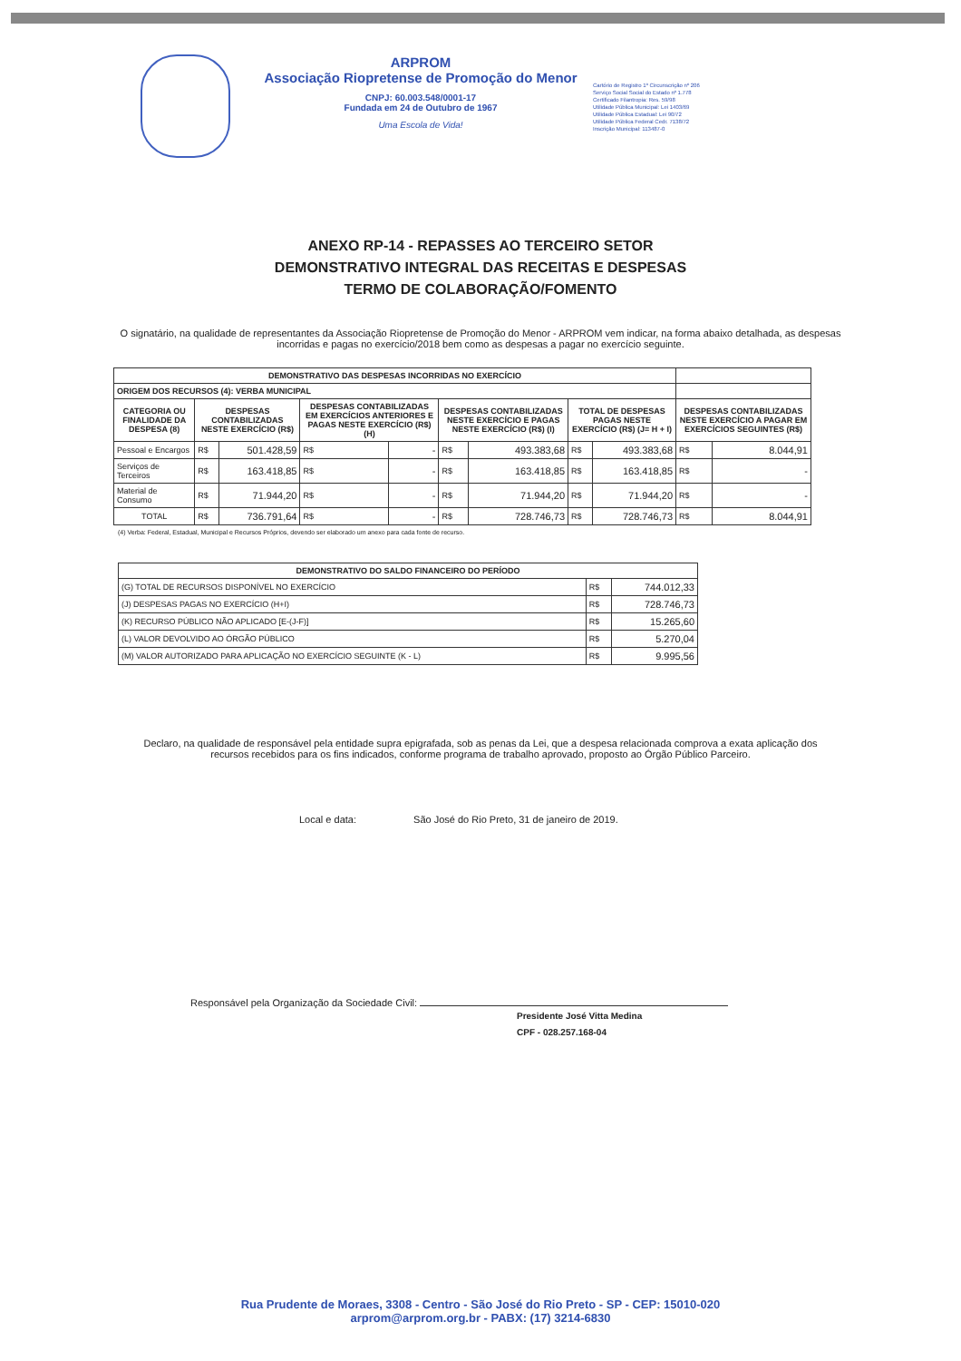ARPROM
Associação Riopretense de Promoção do Menor
CNPJ: 60.003.548/0001-17
Fundada em 24 de Outubro de 1967
Uma Escola de Vida!
Cartório de Registro 1º Circunscrição nº 206
Serviço Social Social do Estado nº 1.778
Certificado Filantropia: Res. 59/98
Utilidade Pública Municipal: Lei 1403/69
Utilidade Pública Estadual: Lei 90/72
Utilidade Pública Federal Cedr. 7138/72
Inscrição Municipal: 113487-0
ANEXO RP-14 - REPASSES AO TERCEIRO SETOR
DEMONSTRATIVO INTEGRAL DAS RECEITAS E DESPESAS
TERMO DE COLABORAÇÃO/FOMENTO
O signatário, na qualidade de representantes da Associação Riopretense de Promoção do Menor - ARPROM vem indicar, na forma abaixo detalhada, as despesas incorridas e pagas no exercício/2018 bem como as despesas a pagar no exercício seguinte.
| DEMONSTRATIVO DAS DESPESAS INCORRIDAS NO EXERCÍCIO | | | | | | | | | | |
| --- | --- | --- | --- | --- | --- | --- | --- | --- | --- | --- |
| ORIGEM DOS RECURSOS (4): VERBA MUNICIPAL | | | | | | | | | | |
| CATEGORIA OU FINALIDADE DA DESPESA (8) | DESPESAS CONTABILIZADAS NESTE EXERCÍCIO (R$) | | DESPESAS CONTABILIZADAS EM EXERCÍCIOS ANTERIORES E PAGAS NESTE EXERCÍCIO (R$) (H) | | DESPESAS CONTABILIZADAS NESTE EXERCÍCIO E PAGAS NESTE EXERCÍCIO (R$) (I) | | TOTAL DE DESPESAS PAGAS NESTE EXERCÍCIO (R$) (J= H + I) | | DESPESAS CONTABILIZADAS NESTE EXERCÍCIO A PAGAR EM EXERCÍCIOS SEGUINTES (R$) | |
| Pessoal e Encargos | R$ | 501.428,59 | R$ | - | R$ | 493.383,68 | R$ | 493.383,68 | R$ | 8.044,91 |
| Serviços de Terceiros | R$ | 163.418,85 | R$ | - | R$ | 163.418,85 | R$ | 163.418,85 | R$ | - |
| Material de Consumo | R$ | 71.944,20 | R$ | - | R$ | 71.944,20 | R$ | 71.944,20 | R$ | - |
| TOTAL | R$ | 736.791,64 | R$ | - | R$ | 728.746,73 | R$ | 728.746,73 | R$ | 8.044,91 |
(4) Verba: Federal, Estadual, Municipal e Recursos Próprios, devendo ser elaborado um anexo para cada fonte de recurso.
| DEMONSTRATIVO DO SALDO FINANCEIRO DO PERÍODO | | |
| --- | --- | --- |
| (G) TOTAL DE RECURSOS DISPONÍVEL NO EXERCÍCIO | R$ | 744.012,33 |
| (J) DESPESAS PAGAS NO EXERCÍCIO (H+I) | R$ | 728.746,73 |
| (K) RECURSO PÚBLICO NÃO APLICADO [E-(J-F)] | R$ | 15.265,60 |
| (L) VALOR DEVOLVIDO AO ÓRGÃO PÚBLICO | R$ | 5.270,04 |
| (M) VALOR AUTORIZADO PARA APLICAÇÃO NO EXERCÍCIO SEGUINTE (K - L) | R$ | 9.995,56 |
Declaro, na qualidade de responsável pela entidade supra epigrafada, sob as penas da Lei, que a despesa relacionada comprova a exata aplicação dos recursos recebidos para os fins indicados, conforme programa de trabalho aprovado, proposto ao Órgão Público Parceiro.
Local e data: São José do Rio Preto, 31 de janeiro de 2019.
Responsável pela Organização da Sociedade Civil:
Presidente José Vitta Medina
CPF - 028.257.168-04
Rua Prudente de Moraes, 3308 - Centro - São José do Rio Preto - SP - CEP: 15010-020
arprom@arprom.org.br - PABX: (17) 3214-6830